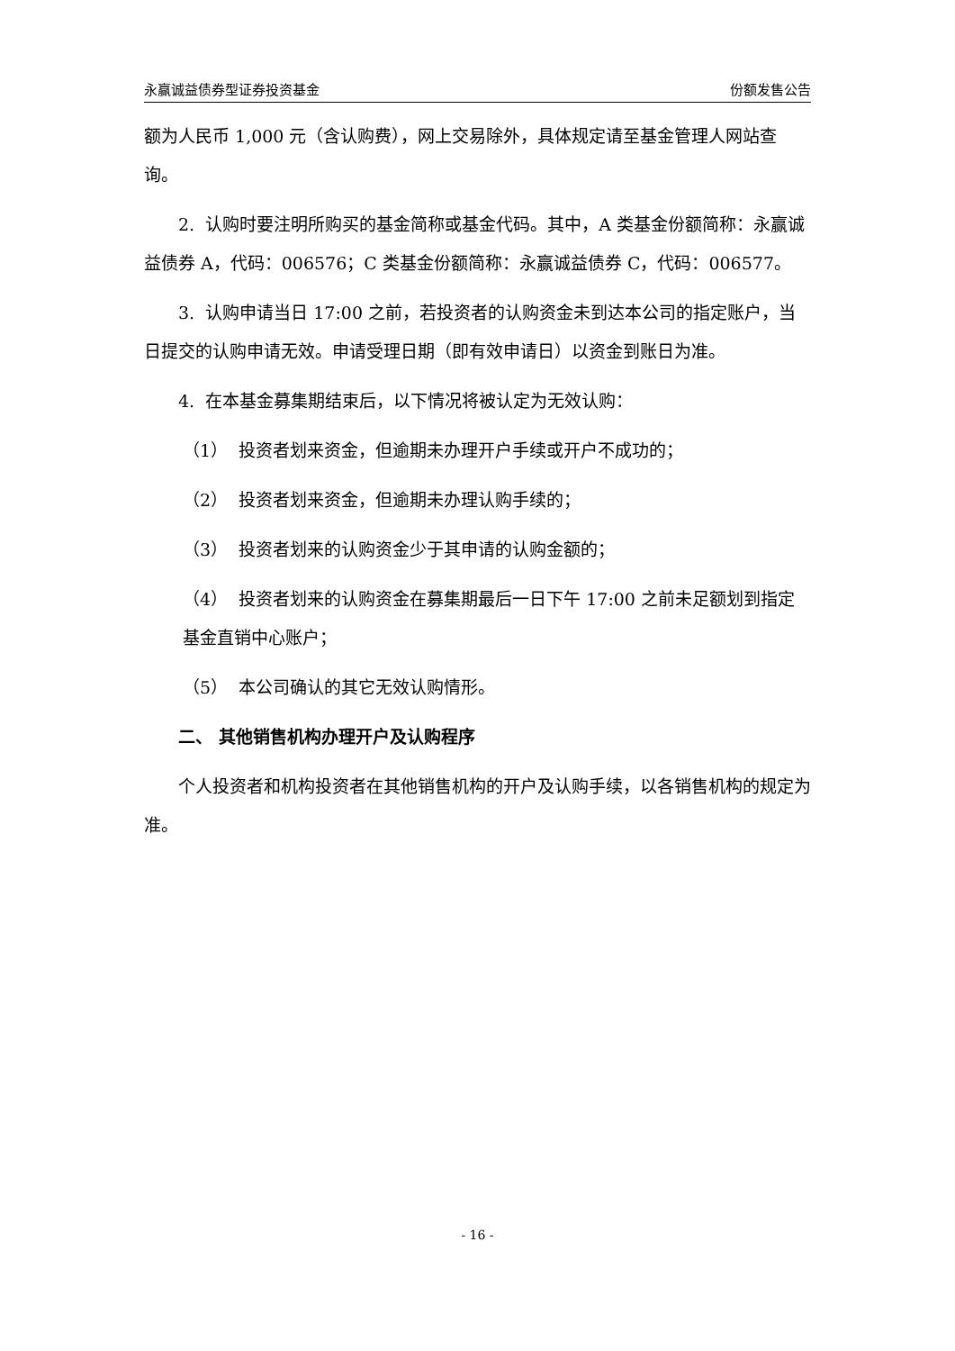永赢诚益债券型证券投资基金 份额发售公告
额为人民币 1,000 元（含认购费），网上交易除外，具体规定请至基金管理人网站查询。
2. 认购时要注明所购买的基金简称或基金代码。其中，A 类基金份额简称：永赢诚益债券 A，代码：006576；C 类基金份额简称：永赢诚益债券 C，代码：006577。
3. 认购申请当日 17:00 之前，若投资者的认购资金未到达本公司的指定账户，当日提交的认购申请无效。申请受理日期（即有效申请日）以资金到账日为准。
4. 在本基金募集期结束后，以下情况将被认定为无效认购：
（1） 投资者划来资金，但逾期未办理开户手续或开户不成功的；
（2） 投资者划来资金，但逾期未办理认购手续的；
（3） 投资者划来的认购资金少于其申请的认购金额的；
（4） 投资者划来的认购资金在募集期最后一日下午 17:00 之前未足额划到指定基金直销中心账户；
（5） 本公司确认的其它无效认购情形。
二、 其他销售机构办理开户及认购程序
个人投资者和机构投资者在其他销售机构的开户及认购手续，以各销售机构的规定为准。
- 16 -